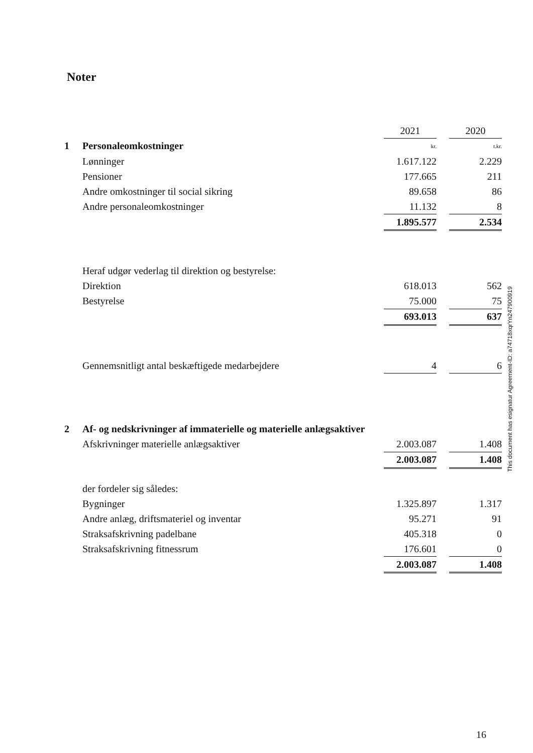Noter
| | | 2021 | | 2020 |
| 1 | Personaleomkostninger | kr. | | t.kr. |
| | Lønninger | 1.617.122 | | 2.229 |
| | Pensioner | 177.665 | | 211 |
| | Andre omkostninger til social sikring | 89.658 | | 86 |
| | Andre personaleomkostninger | 11.132 | | 8 |
| | | 1.895.577 | | 2.534 |
| | Heraf udgør vederlag til direktion og bestyrelse: | | | |
| | Direktion | 618.013 | | 562 |
| | Bestyrelse | 75.000 | | 75 |
| | | 693.013 | | 637 |
| | Gennemsnitligt antal beskæftigede medarbejdere | 4 | | 6 |
| 2 | Af- og nedskrivninger af immaterielle og materielle anlægsaktiver | | | |
| | Afskrivninger materielle anlægsaktiver | 2.003.087 | | 1.408 |
| | | 2.003.087 | | 1.408 |
| | der fordeler sig således: | | | |
| | Bygninger | 1.325.897 | | 1.317 |
| | Andre anlæg, driftsmateriel og inventar | 95.271 | | 91 |
| | Straksafskrivning padelbane | 405.318 | | 0 |
| | Straksafskrivning fitnessrum | 176.601 | | 0 |
| | | 2.003.087 | | 1.408 |
This document has esignatur Agreement-ID: a74718xqrYn247900919
16